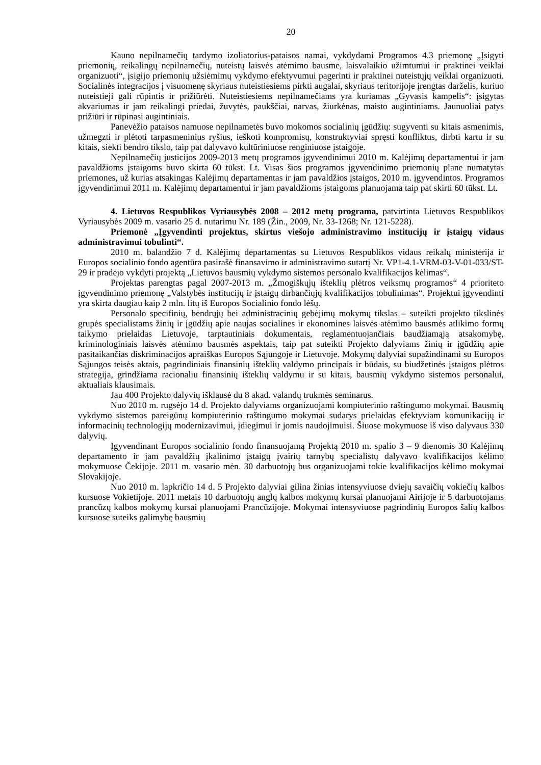20
Kauno nepilnamečių tardymo izoliatorius-pataisos namai, vykdydami Programos 4.3 priemonę „Įsigyti priemonių, reikalingų nepilnamečių, nuteistų laisvės atėmimo bausme, laisvalaikio užimtumui ir praktinei veiklai organizuoti“, įsigijo priemonių užsiėmimų vykdymo efektyvumui pagerinti ir praktinei nuteistųjų veiklai organizuoti. Socialinės integracijos į visuomenę skyriaus nuteistiesiems pirkti augalai, skyriaus teritorijoje įrengtas darželis, kuriuo nuteistieji gali rūpintis ir prižiūrėti. Nuteistiesiems nepilnamečiams yra kuriamas „Gyvasis kampelis“: įsigytas akvariumas ir jam reikalingi priedai, žuvytės, paukščiai, narvas, žiurkėnas, maisto augintiniams. Jaunuoliai patys prižiūri ir rūpinasi augintiniais.
Panevėžio pataisos namuose nepilnametės buvo mokomos socialinių įgūdžių: sugyventi su kitais asmenimis, užmegzti ir plėtoti tarpasmeninius ryšius, ieškoti kompromisų, konstruktyviai spręsti konfliktus, dirbti kartu ir su kitais, siekti bendro tikslo, taip pat dalyvavo kultūriniuose renginiuose įstaigoje.
Nepilnamečių justicijos 2009-2013 metų programos įgyvendinimui 2010 m. Kalėjimų departamentui ir jam pavaldžioms įstaigoms buvo skirta 60 tūkst. Lt. Visas šios programos įgyvendinimo priemonių plane numatytas priemones, už kurias atsakingas Kalėjimų departamentas ir jam pavaldžios įstaigos, 2010 m. įgyvendintos. Programos įgyvendinimui 2011 m. Kalėjimų departamentui ir jam pavaldžioms įstaigoms planuojama taip pat skirti 60 tūkst. Lt.
4. Lietuvos Respublikos Vyriausybės 2008 – 2012 metų programa, patvirtinta Lietuvos Respublikos Vyriausybės 2009 m. vasario 25 d. nutarimu Nr. 189 (Žin., 2009, Nr. 33-1268; Nr. 121-5228).
Priemonė „Įgyvendinti projektus, skirtus viešojo administravimo institucijų ir įstaigų vidaus administravimui tobulinti“.
2010 m. balandžio 7 d. Kalėjimų departamentas su Lietuvos Respublikos vidaus reikalų ministerija ir Europos socialinio fondo agentūra pasirašė finansavimo ir administravimo sutartį Nr. VP1-4.1-VRM-03-V-01-033/ST-29 ir pradėjo vykdyti projektą „Lietuvos bausmių vykdymo sistemos personalo kvalifikacijos kėlimas“.
Projektas parengtas pagal 2007-2013 m. „Žmogiškųjų išteklių plėtros veiksmų programos“ 4 prioriteto įgyvendinimo priemonę „Valstybės institucijų ir įstaigų dirbančiųjų kvalifikacijos tobulinimas“. Projektui įgyvendinti yra skirta daugiau kaip 2 mln. litų iš Europos Socialinio fondo lėšų.
Personalo specifinių, bendrųjų bei administracinių gebėjimų mokymų tikslas – suteikti projekto tikslinės grupės specialistams žinių ir įgūdžių apie naujas socialines ir ekonomines laisvės atėmimo bausmės atlikimo formų taikymo prielaidas Lietuvoje, tarptautiniais dokumentais, reglamentuojančiais baudžiamąją atsakomybę, kriminologiniais laisvės atėmimo bausmės aspektais, taip pat suteikti Projekto dalyviams žinių ir įgūdžių apie pasitaikančias diskriminacijos apraiškas Europos Sąjungoje ir Lietuvoje. Mokymų dalyviai supažindinami su Europos Sąjungos teisės aktais, pagrindiniais finansinių išteklių valdymo principais ir būdais, su biudžetinės įstaigos plėtros strategija, grindžiama racionaliu finansinių išteklių valdymu ir su kitais, bausmių vykdymo sistemos personalui, aktualiais klausimais.
Jau 400 Projekto dalyvių išklausė du 8 akad. valandų trukmės seminarus.
Nuo 2010 m. rugsėjo 14 d. Projekto dalyviams organizuojami kompiuterinio raštingumo mokymai. Bausmių vykdymo sistemos pareigūnų kompiuterinio raštingumo mokymai sudarys prielaidas efektyviam komunikacijų ir informacinių technologijų modernizavimui, įdiegimui ir jomis naudojimuisi. Šiuose mokymuose iš viso dalyvaus 330 dalyvių.
Įgyvendinant Europos socialinio fondo finansuojamą Projektą 2010 m. spalio 3 – 9 dienomis 30 Kalėjimų departamento ir jam pavaldžių įkalinimo įstaigų įvairių tarnybų specialistų dalyvavo kvalifikacijos kėlimo mokymuose Čekijoje. 2011 m. vasario mėn. 30 darbuotojų bus organizuojami tokie kvalifikacijos kėlimo mokymai Slovakijoje.
Nuo 2010 m. lapkričio 14 d. 5 Projekto dalyviai gilina žinias intensyviuose dviejų savaičių vokiečių kalbos kursuose Vokietijoje. 2011 metais 10 darbuotojų anglų kalbos mokymų kursai planuojami Airijoje ir 5 darbuotojams prancūzų kalbos mokymų kursai planuojami Prancūzijoje. Mokymai intensyviuose pagrindinių Europos šalių kalbos kursuose suteiks galimybę bausmių